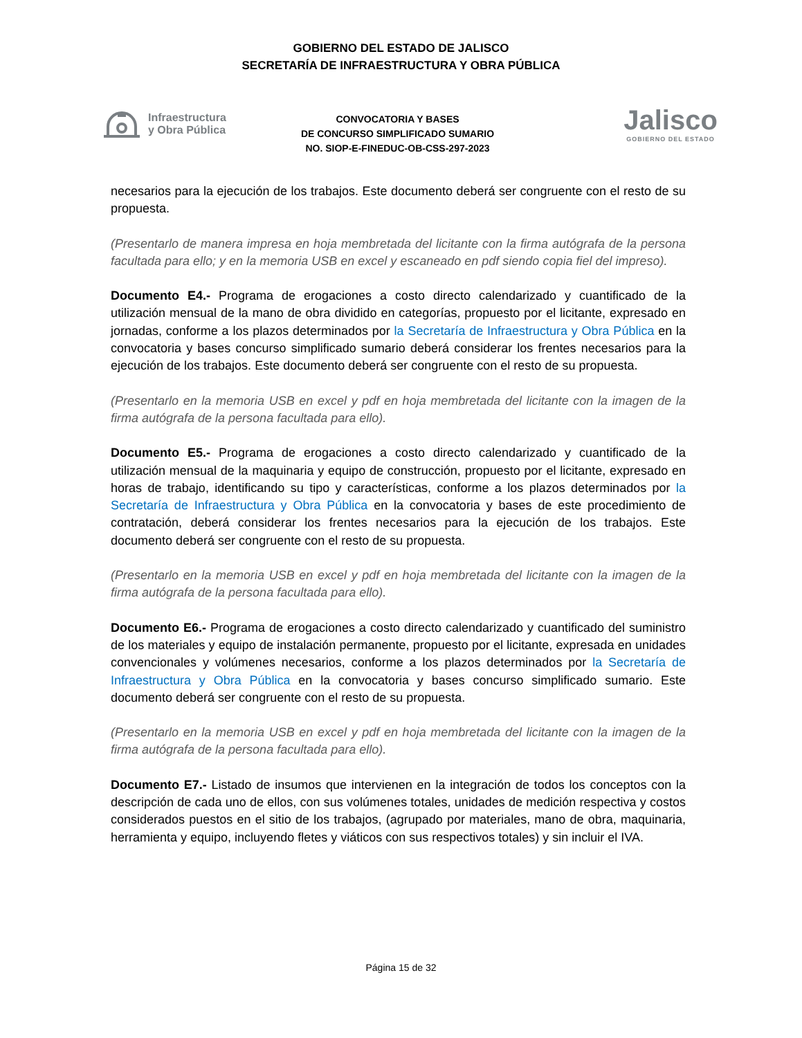GOBIERNO DEL ESTADO DE JALISCO
SECRETARÍA DE INFRAESTRUCTURA Y OBRA PÚBLICA
Infraestructura
y Obra Pública
CONVOCATORIA Y BASES
DE CONCURSO SIMPLIFICADO SUMARIO
NO. SIOP-E-FINEDUC-OB-CSS-297-2023
Jalisco
GOBIERNO DEL ESTADO
necesarios para la ejecución de los trabajos. Este documento deberá ser congruente con el resto de su propuesta.
(Presentarlo de manera impresa en hoja membretada del licitante con la firma autógrafa de la persona facultada para ello; y en la memoria USB en excel y escaneado en pdf siendo copia fiel del impreso).
Documento E4.- Programa de erogaciones a costo directo calendarizado y cuantificado de la utilización mensual de la mano de obra dividido en categorías, propuesto por el licitante, expresado en jornadas, conforme a los plazos determinados por la Secretaría de Infraestructura y Obra Pública en la convocatoria y bases concurso simplificado sumario deberá considerar los frentes necesarios para la ejecución de los trabajos. Este documento deberá ser congruente con el resto de su propuesta.
(Presentarlo en la memoria USB en excel y pdf en hoja membretada del licitante con la imagen de la firma autógrafa de la persona facultada para ello).
Documento E5.- Programa de erogaciones a costo directo calendarizado y cuantificado de la utilización mensual de la maquinaria y equipo de construcción, propuesto por el licitante, expresado en horas de trabajo, identificando su tipo y características, conforme a los plazos determinados por la Secretaría de Infraestructura y Obra Pública en la convocatoria y bases de este procedimiento de contratación, deberá considerar los frentes necesarios para la ejecución de los trabajos. Este documento deberá ser congruente con el resto de su propuesta.
(Presentarlo en la memoria USB en excel y pdf en hoja membretada del licitante con la imagen de la firma autógrafa de la persona facultada para ello).
Documento E6.- Programa de erogaciones a costo directo calendarizado y cuantificado del suministro de los materiales y equipo de instalación permanente, propuesto por el licitante, expresada en unidades convencionales y volúmenes necesarios, conforme a los plazos determinados por la Secretaría de Infraestructura y Obra Pública en la convocatoria y bases concurso simplificado sumario. Este documento deberá ser congruente con el resto de su propuesta.
(Presentarlo en la memoria USB en excel y pdf en hoja membretada del licitante con la imagen de la firma autógrafa de la persona facultada para ello).
Documento E7.- Listado de insumos que intervienen en la integración de todos los conceptos con la descripción de cada uno de ellos, con sus volúmenes totales, unidades de medición respectiva y costos considerados puestos en el sitio de los trabajos, (agrupado por materiales, mano de obra, maquinaria, herramienta y equipo, incluyendo fletes y viáticos con sus respectivos totales) y sin incluir el IVA.
Página 15 de 32